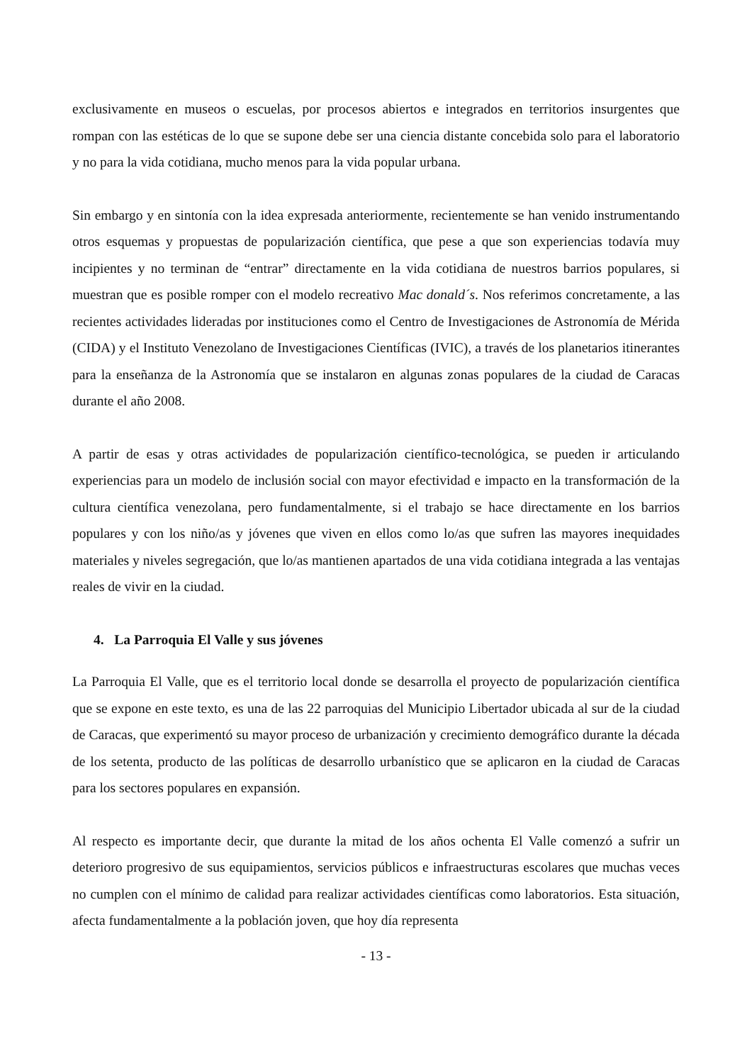exclusivamente en museos o escuelas, por procesos abiertos e integrados en territorios insurgentes que rompan con las estéticas de lo que se supone debe ser una ciencia distante concebida solo para el laboratorio y no para la vida cotidiana, mucho menos para la vida popular urbana.
Sin embargo y en sintonía con la idea expresada anteriormente, recientemente se han venido instrumentando otros esquemas y propuestas de popularización científica, que pese a que son experiencias todavía muy incipientes y no terminan de “entrar” directamente en la vida cotidiana de nuestros barrios populares, si muestran que es posible romper con el modelo recreativo Mac donald´s. Nos referimos concretamente, a las recientes actividades lideradas por instituciones como el Centro de Investigaciones de Astronomía de Mérida (CIDA) y el Instituto Venezolano de Investigaciones Científicas (IVIC), a través de los planetarios itinerantes para la enseñanza de la Astronomía que se instalaron en algunas zonas populares de la ciudad de Caracas durante el año 2008.
A partir de esas y otras actividades de popularización científico-tecnológica, se pueden ir articulando experiencias para un modelo de inclusión social con mayor efectividad e impacto en la transformación de la cultura científica venezolana, pero fundamentalmente, si el trabajo se hace directamente en los barrios populares y con los niño/as y jóvenes que viven en ellos como lo/as que sufren las mayores inequidades materiales y niveles segregación, que lo/as mantienen apartados de una vida cotidiana integrada a las ventajas reales de vivir en la ciudad.
4. La Parroquia El Valle y sus jóvenes
La Parroquia El Valle, que es el territorio local donde se desarrolla el proyecto de popularización científica que se expone en este texto, es una de las 22 parroquias del Municipio Libertador ubicada al sur de la ciudad de Caracas, que experimentó su mayor proceso de urbanización y crecimiento demográfico durante la década de los setenta, producto de las políticas de desarrollo urbanístico que se aplicaron en la ciudad de Caracas para los sectores populares en expansión.
Al respecto es importante decir, que durante la mitad de los años ochenta El Valle comenzó a sufrir un deterioro progresivo de sus equipamientos, servicios públicos e infraestructuras escolares que muchas veces no cumplen con el mínimo de calidad para realizar actividades científicas como laboratorios. Esta situación, afecta fundamentalmente a la población joven, que hoy día representa
- 13 -